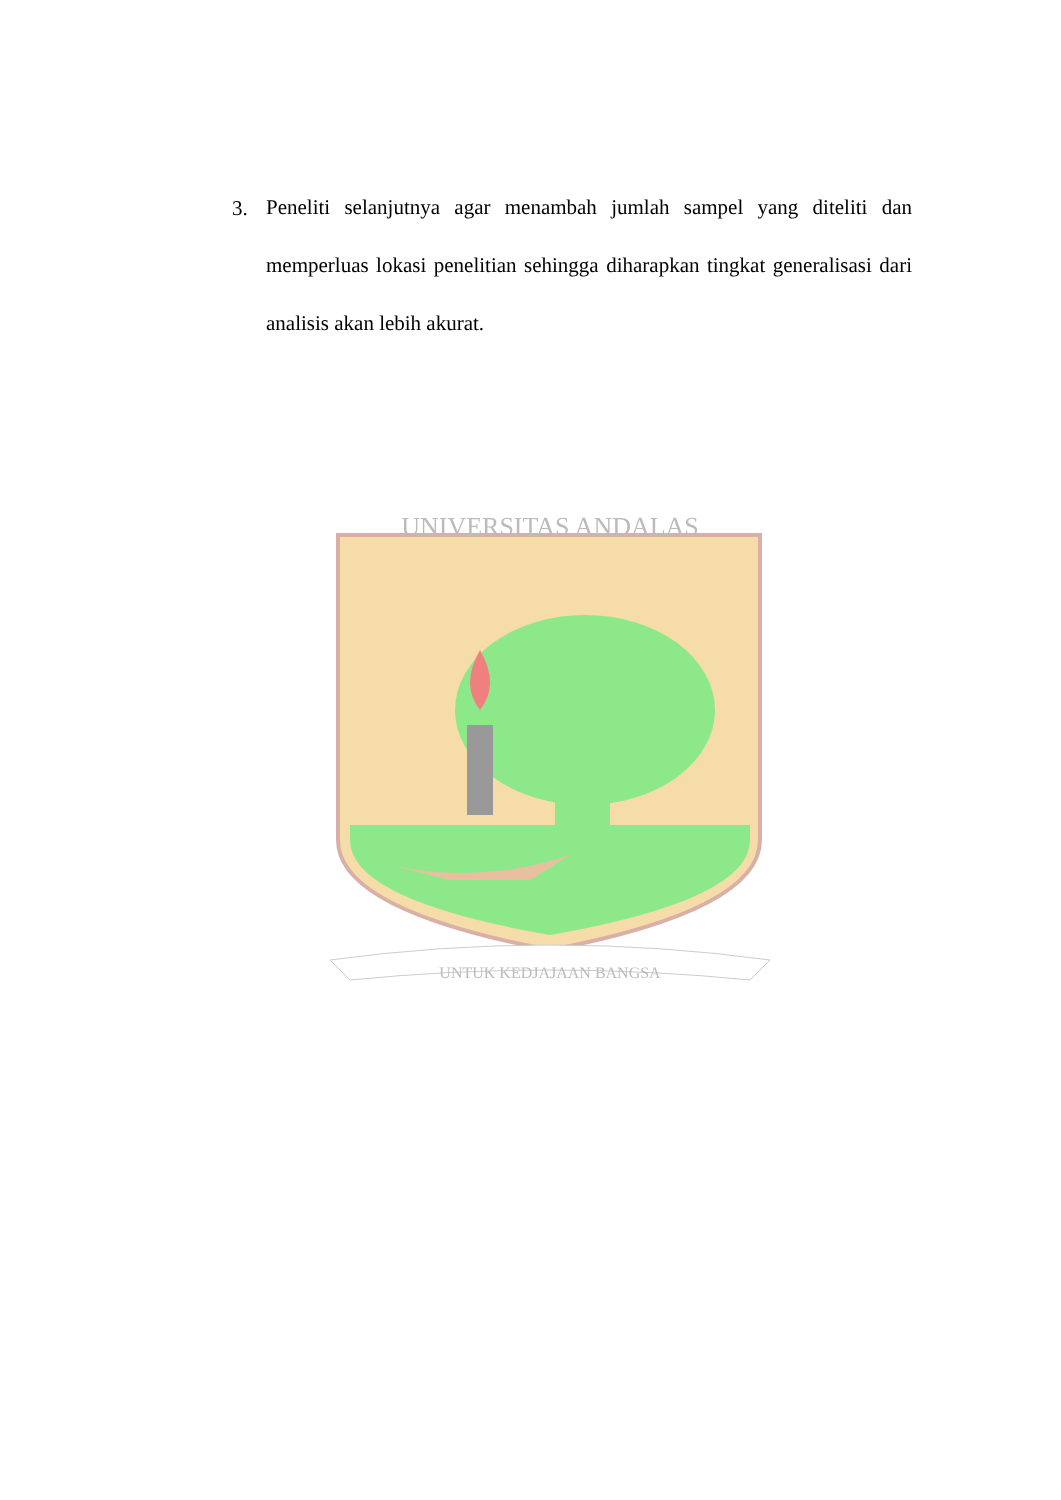3.
Peneliti selanjutnya agar menambah jumlah sampel yang diteliti dan memperluas lokasi penelitian sehingga diharapkan tingkat generalisasi dari analisis akan lebih akurat.
UNIVERSITAS ANDALAS
UNTUK KEDJAJAAN BANGSA